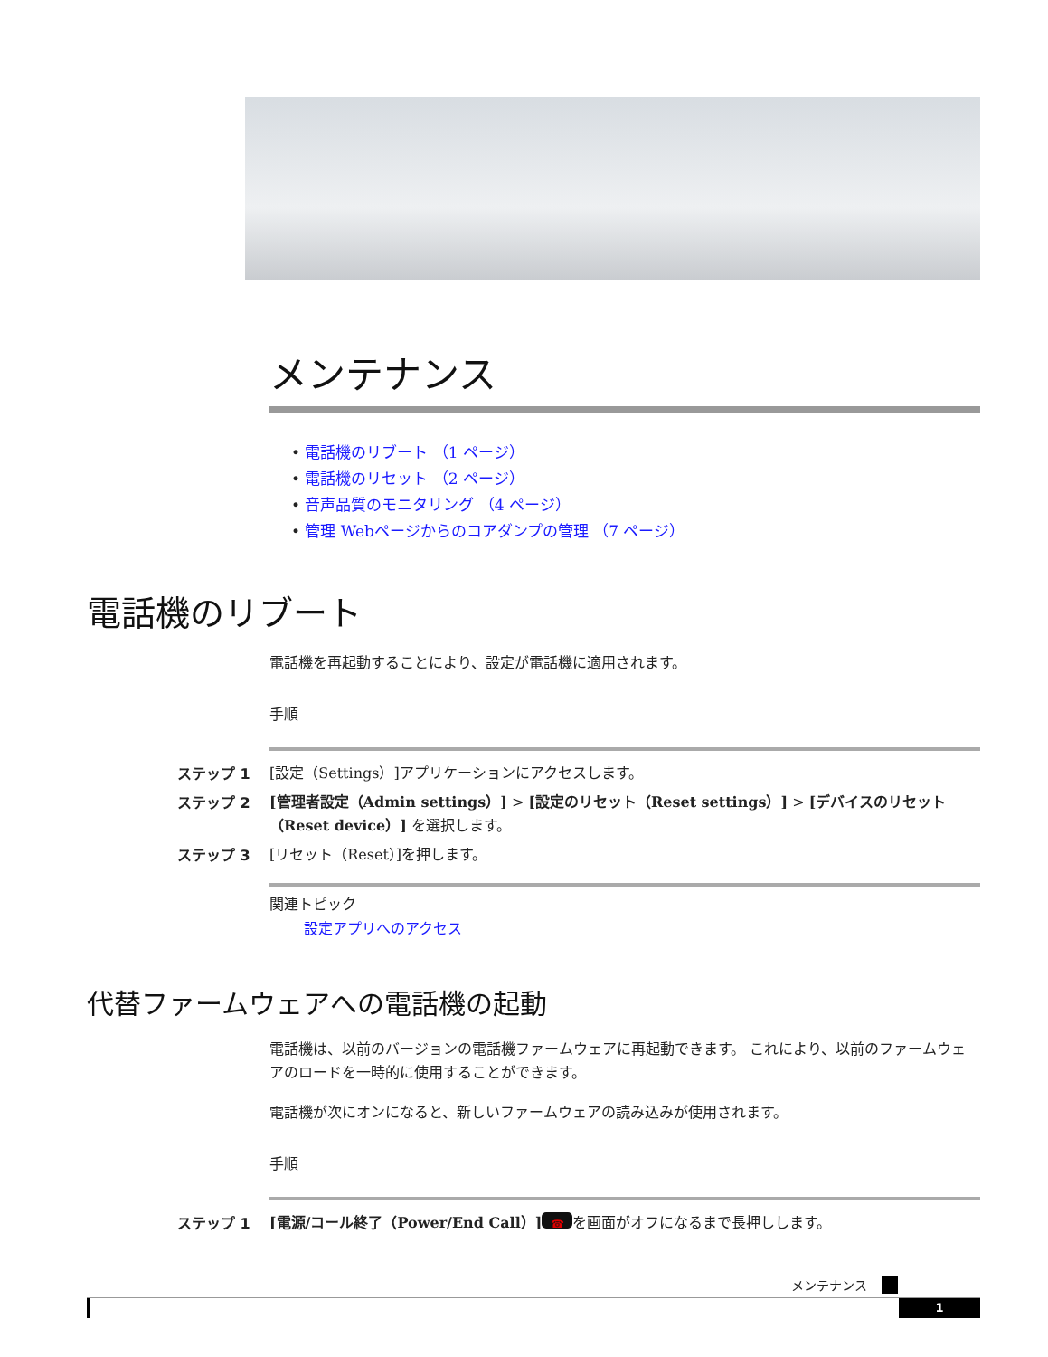メンテナンス
• 電話機のリブート （1 ページ）
• 電話機のリセット （2 ページ）
• 音声品質のモニタリング （4 ページ）
• 管理 Webページからのコアダンプの管理 （7 ページ）
電話機のリブート
電話機を再起動することにより、設定が電話機に適用されます。
手順
ステップ 1 [設定（Settings）]アプリケーションにアクセスします。
ステップ 2 [管理者設定（Admin settings）] > [設定のリセット（Reset settings）] > [デバイスのリセット（Reset device）] を選択します。
ステップ 3 [リセット（Reset）]を押します。
関連トピック
設定アプリへのアクセス
代替ファームウェアへの電話機の起動
電話機は、以前のバージョンの電話機ファームウェアに再起動できます。 これにより、以前のファームウェアのロードを一時的に使用することができます。
電話機が次にオンになると、新しいファームウェアの読み込みが使用されます。
手順
ステップ 1 [電源/コール終了（Power/End Call）] ☎ を画面がオフになるまで長押しします。
メンテナンス
1